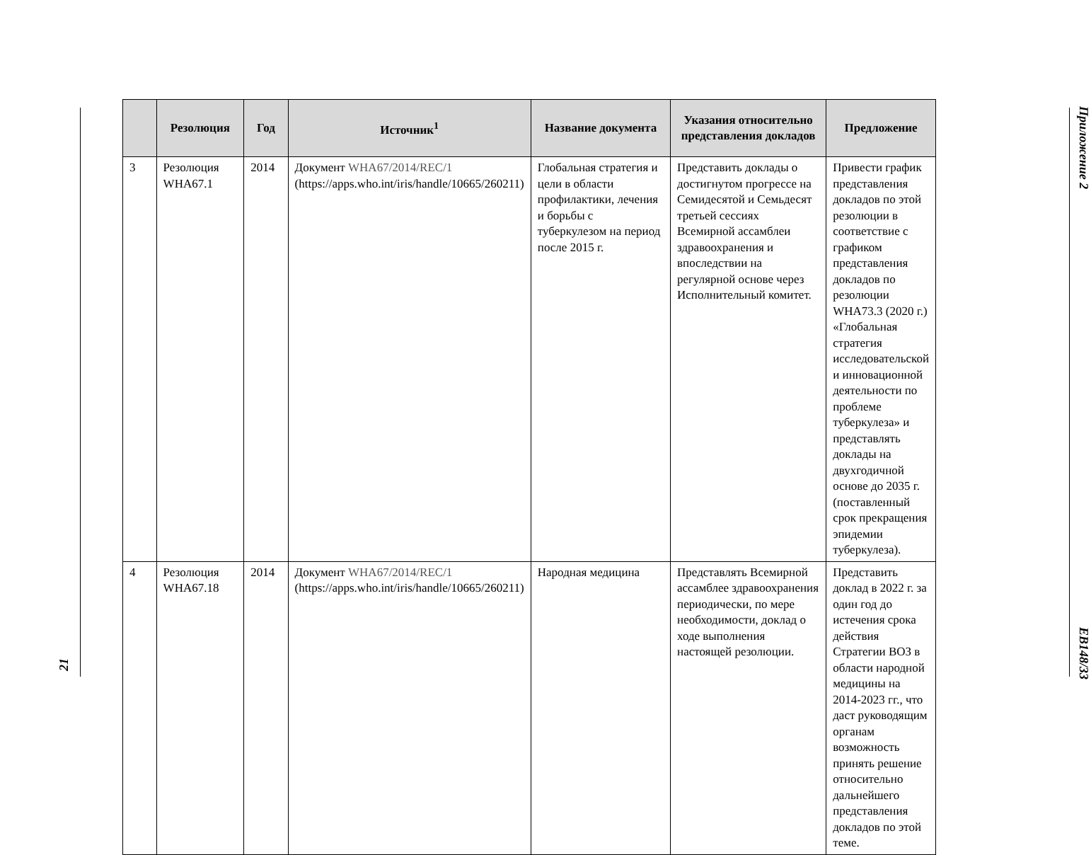21
| | Резолюция | Год | Источник<sup>1</sup> | Название документа | Указания относительно представления докладов | Предложение |
| --- | --- | --- | --- | --- | --- | --- |
| 3 | Резолюция WHA67.1 | 2014 | Документ WHA67/2014/REC/1 (https://apps.who.int/iris/handle/10665/260211) | Глобальная стратегия и цели в области профилактики, лечения и борьбы с туберкулезом на период после 2015 г. | Представить доклады о достигнутом прогрессе на Семидесятой и Семьдесят третьей сессиях Всемирной ассамблеи здравоохранения и впоследствии на регулярной основе через Исполнительный комитет. | Привести график представления докладов по этой резолюции в соответствие с графиком представления докладов по резолюции WHA73.3 (2020 г.) «Глобальная стратегия исследовательской и инновационной деятельности по проблеме туберкулеза» и представлять доклады на двухгодичной основе до 2035 г. (поставленный срок прекращения эпидемии туберкулеза). |
| 4 | Резолюция WHA67.18 | 2014 | Документ WHA67/2014/REC/1 (https://apps.who.int/iris/handle/10665/260211) | Народная медицина | Представлять Всемирной ассамблее здравоохранения периодически, по мере необходимости, доклад о ходе выполнения настоящей резолюции. | Представить доклад в 2022 г. за один год до истечения срока действия Стратегии ВОЗ в области народной медицины на 2014-2023 гг., что даст руководящим органам возможность принять решение относительно дальнейшего представления докладов по этой теме. |
Приложение 2 EB148/33